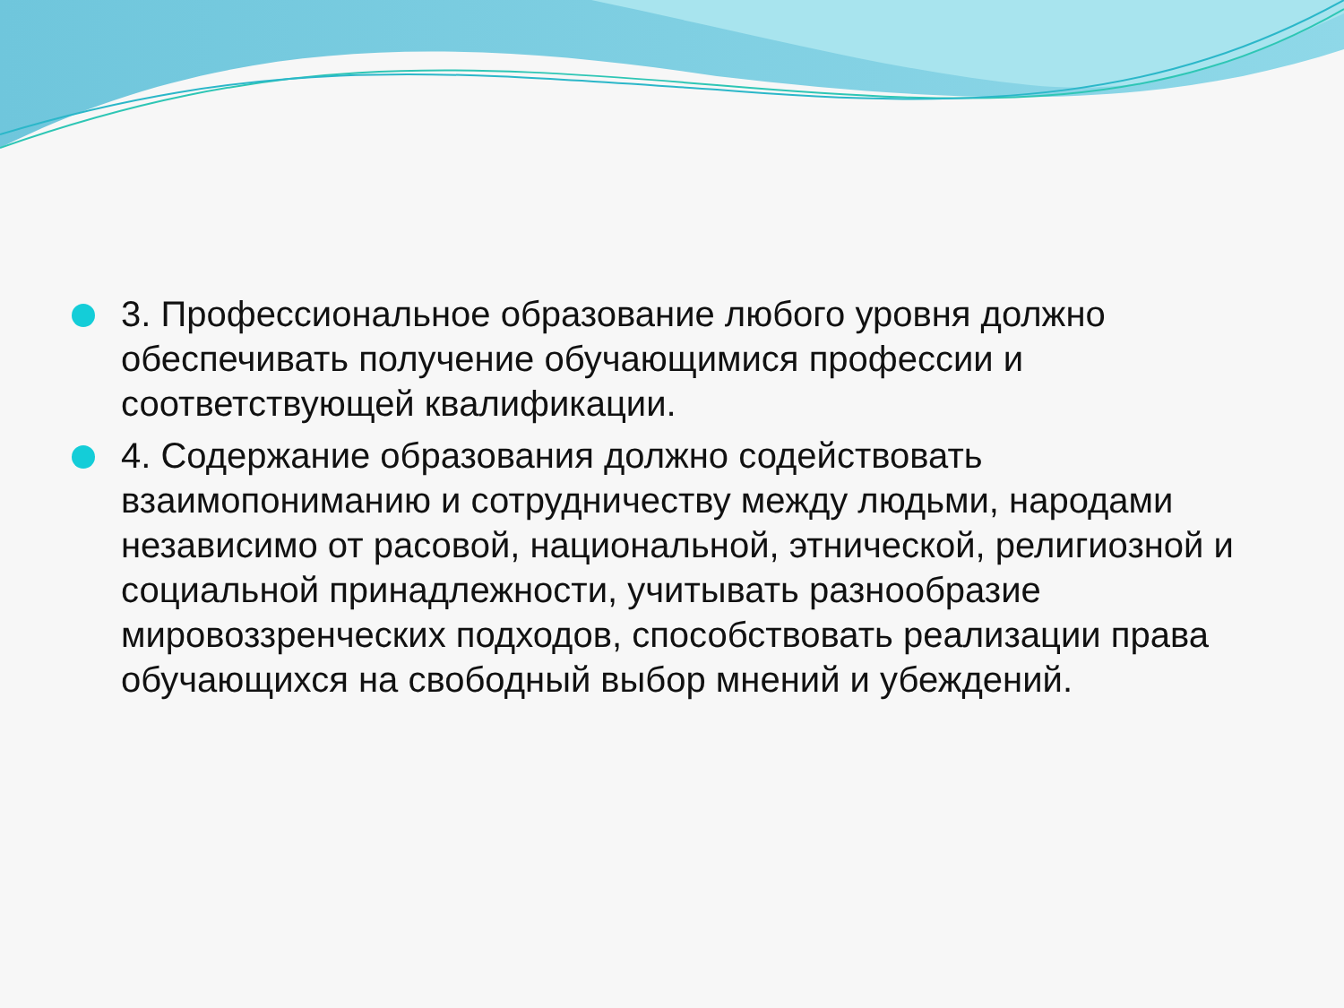3. Профессиональное образование любого уровня должно обеспечивать получение обучающимися профессии и соответствующей квалификации.
4. Содержание образования должно содействовать взаимопониманию и сотрудничеству между людьми, народами независимо от расовой, национальной, этнической, религиозной и социальной принадлежности, учитывать разнообразие мировоззренческих подходов, способствовать реализации права обучающихся на свободный выбор мнений и убеждений.